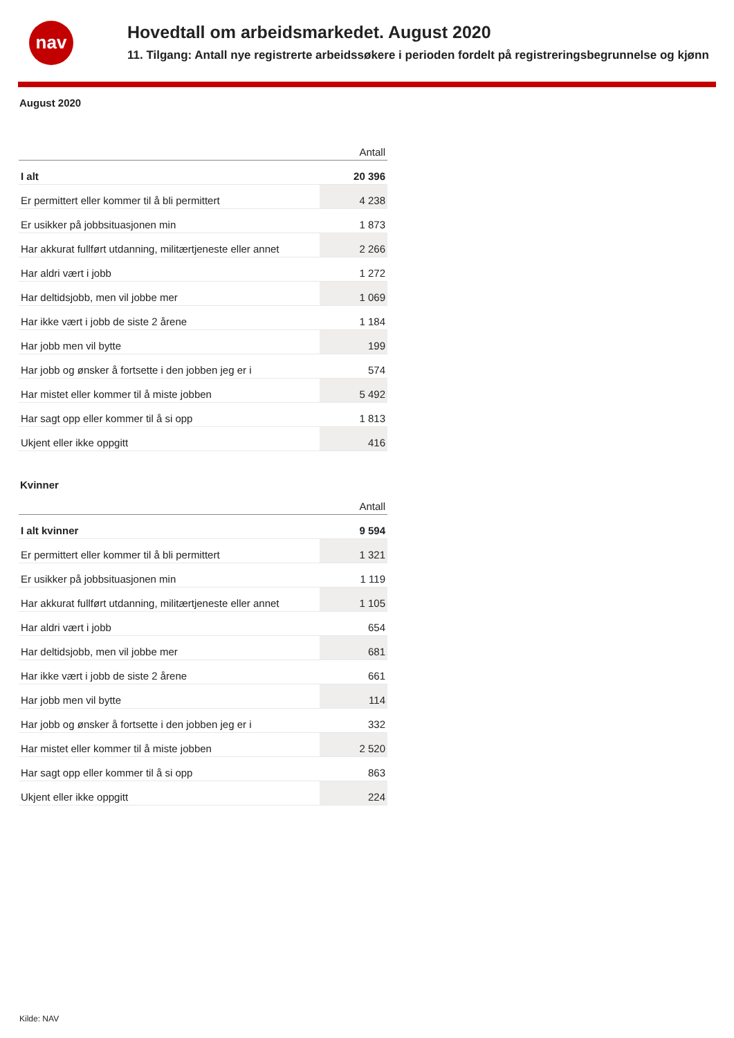nav
Hovedtall om arbeidsmarkedet. August 2020
11. Tilgang: Antall nye registrerte arbeidssøkere i perioden fordelt på registreringsbegrunnelse og kjønn
August 2020
| | Antall |
| --- | --- |
| I alt | 20 396 |
| Er permittert eller kommer til å bli permittert | 4 238 |
| Er usikker på jobbsituasjonen min | 1 873 |
| Har akkurat fullført utdanning, militærtjeneste eller annet | 2 266 |
| Har aldri vært i jobb | 1 272 |
| Har deltidsjobb, men vil jobbe mer | 1 069 |
| Har ikke vært i jobb de siste 2 årene | 1 184 |
| Har jobb men vil bytte | 199 |
| Har jobb og ønsker å fortsette i den jobben jeg er i | 574 |
| Har mistet eller kommer til å miste jobben | 5 492 |
| Har sagt opp eller kommer til å si opp | 1 813 |
| Ukjent eller ikke oppgitt | 416 |
Kvinner
| | Antall |
| --- | --- |
| I alt kvinner | 9 594 |
| Er permittert eller kommer til å bli permittert | 1 321 |
| Er usikker på jobbsituasjonen min | 1 119 |
| Har akkurat fullført utdanning, militærtjeneste eller annet | 1 105 |
| Har aldri vært i jobb | 654 |
| Har deltidsjobb, men vil jobbe mer | 681 |
| Har ikke vært i jobb de siste 2 årene | 661 |
| Har jobb men vil bytte | 114 |
| Har jobb og ønsker å fortsette i den jobben jeg er i | 332 |
| Har mistet eller kommer til å miste jobben | 2 520 |
| Har sagt opp eller kommer til å si opp | 863 |
| Ukjent eller ikke oppgitt | 224 |
Kilde: NAV